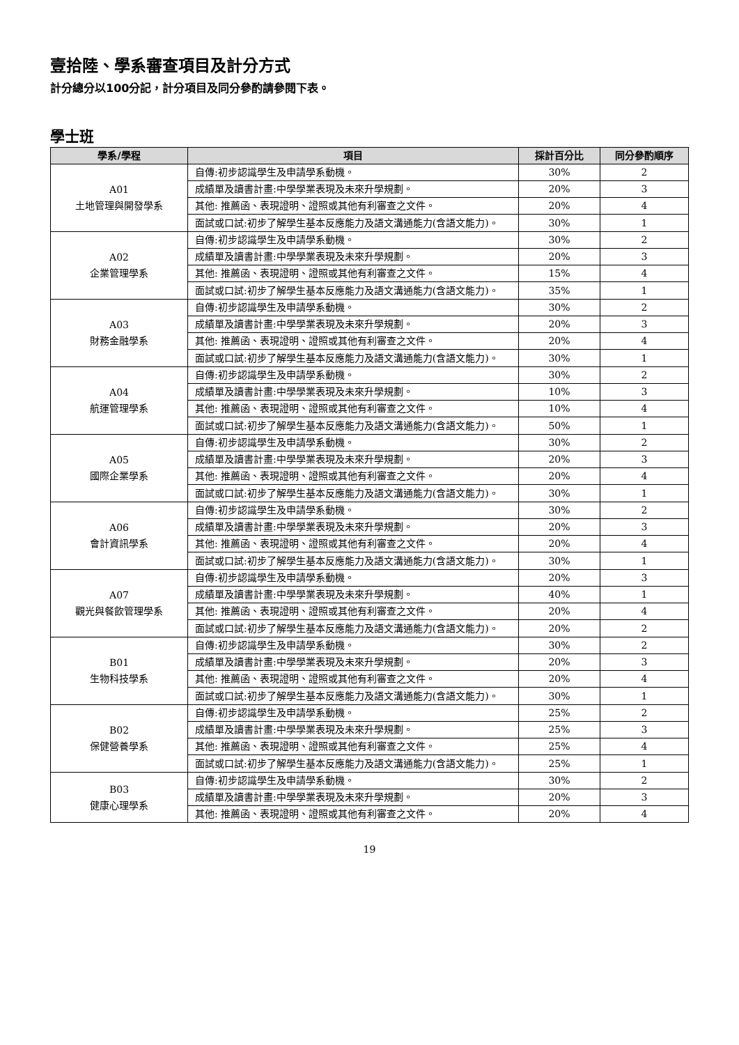壹拾陸、學系審查項目及計分方式
計分總分以100分記，計分項目及同分參酌請參閱下表。
學士班
| 學系/學程 | 項目 | 採計百分比 | 同分參酌順序 |
| --- | --- | --- | --- |
| A01 土地管理與開發學系 | 自傳:初步認識學生及申請學系動機。 | 30% | 2 |
| | 成績單及讀書計畫:中學學業表現及未來升學規劃。 | 20% | 3 |
| | 其他: 推薦函、表現證明、證照或其他有利審查之文件。 | 20% | 4 |
| | 面試或口試:初步了解學生基本反應能力及語文溝通能力(含語文能力)。 | 30% | 1 |
| A02 企業管理學系 | 自傳:初步認識學生及申請學系動機。 | 30% | 2 |
| | 成績單及讀書計畫:中學學業表現及未來升學規劃。 | 20% | 3 |
| | 其他: 推薦函、表現證明、證照或其他有利審查之文件。 | 15% | 4 |
| | 面試或口試:初步了解學生基本反應能力及語文溝通能力(含語文能力)。 | 35% | 1 |
| A03 財務金融學系 | 自傳:初步認識學生及申請學系動機。 | 30% | 2 |
| | 成績單及讀書計畫:中學學業表現及未來升學規劃。 | 20% | 3 |
| | 其他: 推薦函、表現證明、證照或其他有利審查之文件。 | 20% | 4 |
| | 面試或口試:初步了解學生基本反應能力及語文溝通能力(含語文能力)。 | 30% | 1 |
| A04 航運管理學系 | 自傳:初步認識學生及申請學系動機。 | 30% | 2 |
| | 成績單及讀書計畫:中學學業表現及未來升學規劃。 | 10% | 3 |
| | 其他: 推薦函、表現證明、證照或其他有利審查之文件。 | 10% | 4 |
| | 面試或口試:初步了解學生基本反應能力及語文溝通能力(含語文能力)。 | 50% | 1 |
| A05 國際企業學系 | 自傳:初步認識學生及申請學系動機。 | 30% | 2 |
| | 成績單及讀書計畫:中學學業表現及未來升學規劃。 | 20% | 3 |
| | 其他: 推薦函、表現證明、證照或其他有利審查之文件。 | 20% | 4 |
| | 面試或口試:初步了解學生基本反應能力及語文溝通能力(含語文能力)。 | 30% | 1 |
| A06 會計資訊學系 | 自傳:初步認識學生及申請學系動機。 | 30% | 2 |
| | 成績單及讀書計畫:中學學業表現及未來升學規劃。 | 20% | 3 |
| | 其他: 推薦函、表現證明、證照或其他有利審查之文件。 | 20% | 4 |
| | 面試或口試:初步了解學生基本反應能力及語文溝通能力(含語文能力)。 | 30% | 1 |
| A07 觀光與餐飲管理學系 | 自傳:初步認識學生及申請學系動機。 | 20% | 3 |
| | 成績單及讀書計畫:中學學業表現及未來升學規劃。 | 40% | 1 |
| | 其他: 推薦函、表現證明、證照或其他有利審查之文件。 | 20% | 4 |
| | 面試或口試:初步了解學生基本反應能力及語文溝通能力(含語文能力)。 | 20% | 2 |
| B01 生物科技學系 | 自傳:初步認識學生及申請學系動機。 | 30% | 2 |
| | 成績單及讀書計畫:中學學業表現及未來升學規劃。 | 20% | 3 |
| | 其他: 推薦函、表現證明、證照或其他有利審查之文件。 | 20% | 4 |
| | 面試或口試:初步了解學生基本反應能力及語文溝通能力(含語文能力)。 | 30% | 1 |
| B02 保健營養學系 | 自傳:初步認識學生及申請學系動機。 | 25% | 2 |
| | 成績單及讀書計畫:中學學業表現及未來升學規劃。 | 25% | 3 |
| | 其他: 推薦函、表現證明、證照或其他有利審查之文件。 | 25% | 4 |
| | 面試或口試:初步了解學生基本反應能力及語文溝通能力(含語文能力)。 | 25% | 1 |
| B03 健康心理學系 | 自傳:初步認識學生及申請學系動機。 | 30% | 2 |
| | 成績單及讀書計畫:中學學業表現及未來升學規劃。 | 20% | 3 |
| | 其他: 推薦函、表現證明、證照或其他有利審查之文件。 | 20% | 4 |
19